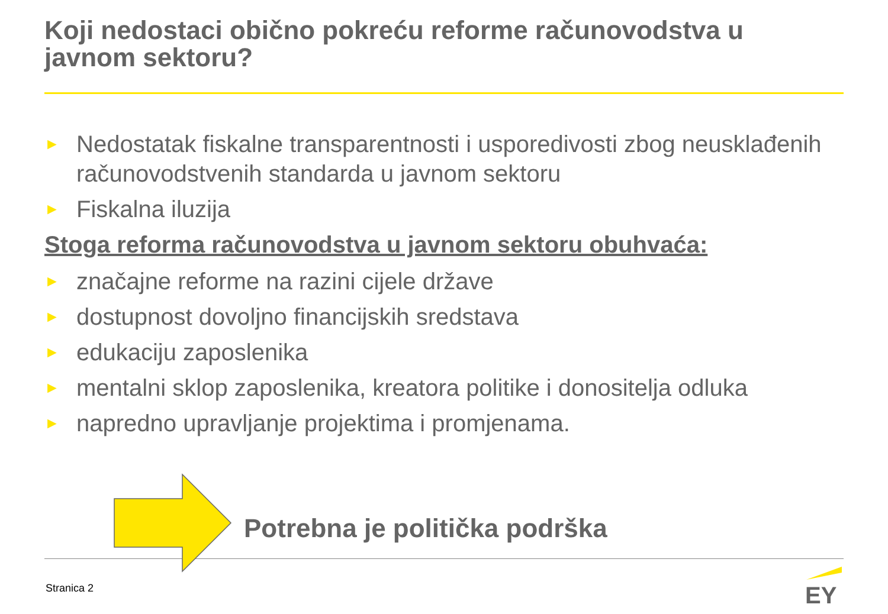Koji nedostaci obično pokreću reforme računovodstva u javnom sektoru?
► Nedostatak fiskalne transparentnosti i usporedivosti zbog neusklađenih računovodstvenih standarda u javnom sektoru
► Fiskalna iluzija
Stoga reforma računovodstva u javnom sektoru obuhvaća:
► značajne reforme na razini cijele države
► dostupnost dovoljno financijskih sredstava
► edukaciju zaposlenika
► mentalni sklop zaposlenika, kreatora politike i donositelja odluka
► napredno upravljanje projektima i promjenama.
Potrebna je politička podrška
Stranica 2
EY